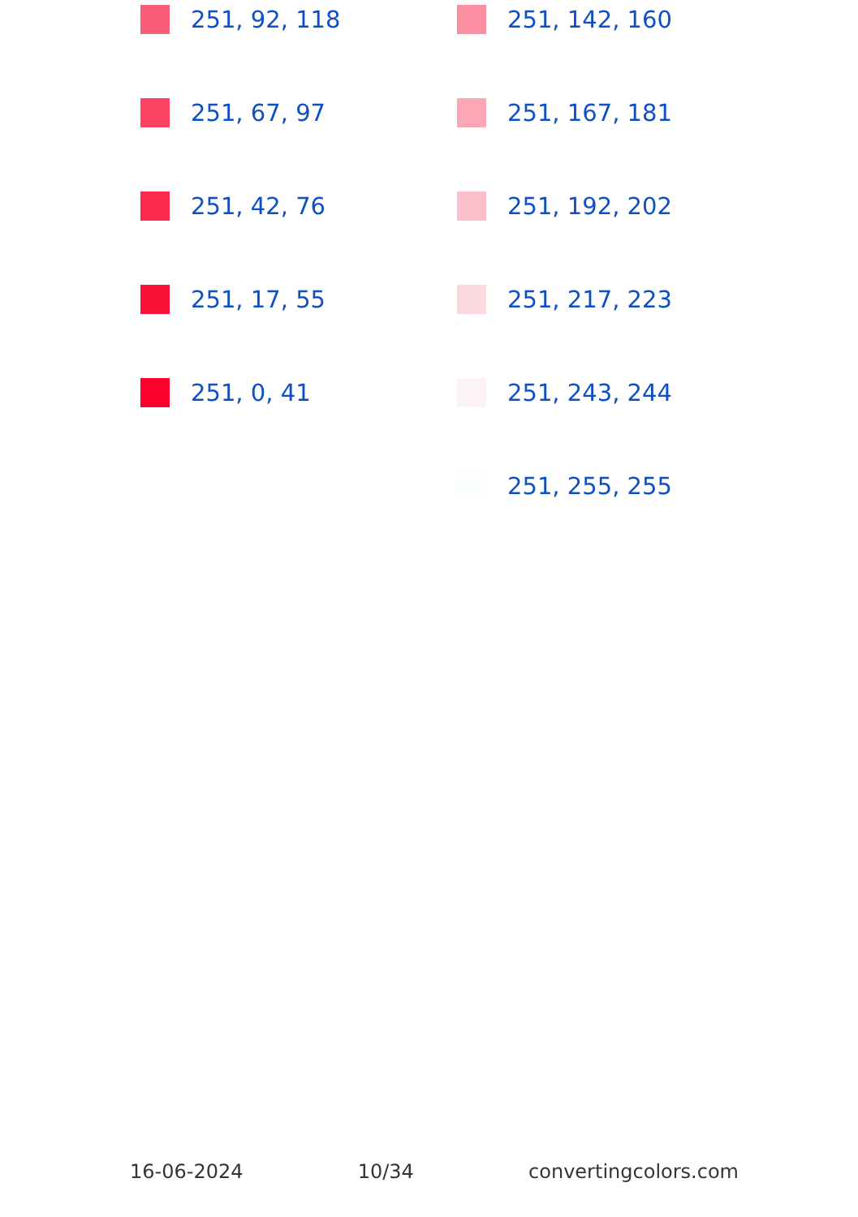251, 92, 118
251, 142, 160
251, 67, 97
251, 167, 181
251, 42, 76
251, 192, 202
251, 17, 55
251, 217, 223
251, 0, 41
251, 243, 244
251, 255, 255
16-06-2024 10/34 convertingcolors.com